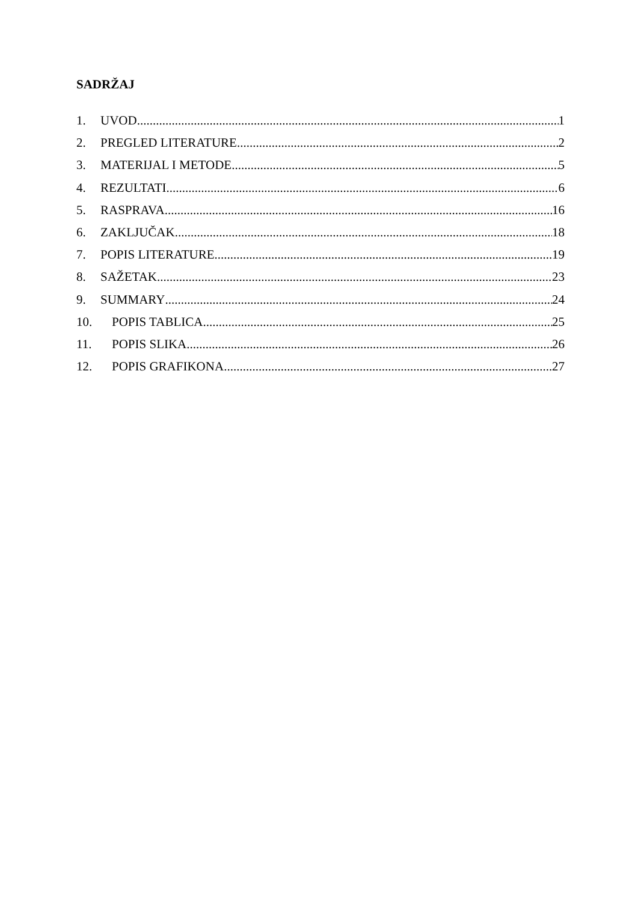SADRŽAJ
1. UVOD 1
2. PREGLED LITERATURE 2
3. MATERIJAL I METODE 5
4. REZULTATI 6
5. RASPRAVA 16
6. ZAKLJUČAK 18
7. POPIS LITERATURE 19
8. SAŽETAK 23
9. SUMMARY 24
10. POPIS TABLICA 25
11. POPIS SLIKA 26
12. POPIS GRAFIKONA 27